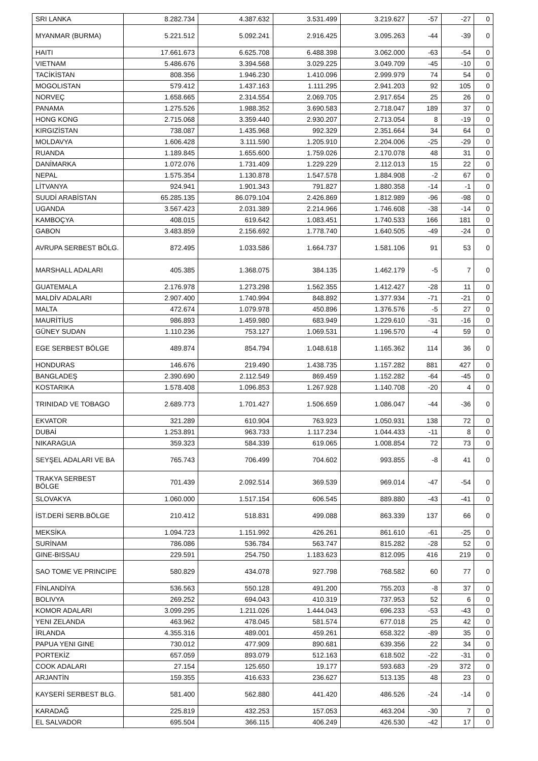| SRI LANKA | 8.282.734 | 4.387.632 | 3.531.499 | 3.219.627 | -57 | -27 | 0 |
| MYANMAR (BURMA) | 5.221.512 | 5.092.241 | 2.916.425 | 3.095.263 | -44 | -39 | 0 |
| HAITI | 17.661.673 | 6.625.708 | 6.488.398 | 3.062.000 | -63 | -54 | 0 |
| VIETNAM | 5.486.676 | 3.394.568 | 3.029.225 | 3.049.709 | -45 | -10 | 0 |
| TACİKİSTAN | 808.356 | 1.946.230 | 1.410.096 | 2.999.979 | 74 | 54 | 0 |
| MOGOLISTAN | 579.412 | 1.437.163 | 1.111.295 | 2.941.203 | 92 | 105 | 0 |
| NORVEÇ | 1.658.665 | 2.314.554 | 2.069.705 | 2.917.654 | 25 | 26 | 0 |
| PANAMA | 1.275.526 | 1.988.352 | 3.690.583 | 2.718.047 | 189 | 37 | 0 |
| HONG KONG | 2.715.068 | 3.359.440 | 2.930.207 | 2.713.054 | 8 | -19 | 0 |
| KIRGIZİSTAN | 738.087 | 1.435.968 | 992.329 | 2.351.664 | 34 | 64 | 0 |
| MOLDAVYA | 1.606.428 | 3.111.590 | 1.205.910 | 2.204.006 | -25 | -29 | 0 |
| RUANDA | 1.189.845 | 1.655.600 | 1.759.026 | 2.170.078 | 48 | 31 | 0 |
| DANİMARKA | 1.072.076 | 1.731.409 | 1.229.229 | 2.112.013 | 15 | 22 | 0 |
| NEPAL | 1.575.354 | 1.130.878 | 1.547.578 | 1.884.908 | -2 | 67 | 0 |
| LİTVANYA | 924.941 | 1.901.343 | 791.827 | 1.880.358 | -14 | -1 | 0 |
| SUUDİ ARABİSTAN | 65.285.135 | 86.079.104 | 2.426.869 | 1.812.989 | -96 | -98 | 0 |
| UGANDA | 3.567.423 | 2.031.389 | 2.214.966 | 1.746.608 | -38 | -14 | 0 |
| KAMBOÇYA | 408.015 | 619.642 | 1.083.451 | 1.740.533 | 166 | 181 | 0 |
| GABON | 3.483.859 | 2.156.692 | 1.778.740 | 1.640.505 | -49 | -24 | 0 |
| AVRUPA SERBEST BÖLG. | 872.495 | 1.033.586 | 1.664.737 | 1.581.106 | 91 | 53 | 0 |
| MARSHALL ADALARI | 405.385 | 1.368.075 | 384.135 | 1.462.179 | -5 | 7 | 0 |
| GUATEMALA | 2.176.978 | 1.273.298 | 1.562.355 | 1.412.427 | -28 | 11 | 0 |
| MALDİV ADALARI | 2.907.400 | 1.740.994 | 848.892 | 1.377.934 | -71 | -21 | 0 |
| MALTA | 472.674 | 1.079.978 | 450.896 | 1.376.576 | -5 | 27 | 0 |
| MAURİTİUS | 986.893 | 1.459.980 | 683.949 | 1.229.610 | -31 | -16 | 0 |
| GÜNEY SUDAN | 1.110.236 | 753.127 | 1.069.531 | 1.196.570 | -4 | 59 | 0 |
| EGE SERBEST BÖLGE | 489.874 | 854.794 | 1.048.618 | 1.165.362 | 114 | 36 | 0 |
| HONDURAS | 146.676 | 219.490 | 1.438.735 | 1.157.282 | 881 | 427 | 0 |
| BANGLADEŞ | 2.390.690 | 2.112.549 | 869.459 | 1.152.282 | -64 | -45 | 0 |
| KOSTARIKA | 1.578.408 | 1.096.853 | 1.267.928 | 1.140.708 | -20 | 4 | 0 |
| TRINIDAD VE TOBAGO | 2.689.773 | 1.701.427 | 1.506.659 | 1.086.047 | -44 | -36 | 0 |
| EKVATOR | 321.289 | 610.904 | 763.923 | 1.050.931 | 138 | 72 | 0 |
| DUBAİ | 1.253.891 | 963.733 | 1.117.234 | 1.044.433 | -11 | 8 | 0 |
| NIKARAGUA | 359.323 | 584.339 | 619.065 | 1.008.854 | 72 | 73 | 0 |
| SEYŞEL ADALARI VE BA | 765.743 | 706.499 | 704.602 | 993.855 | -8 | 41 | 0 |
| TRAKYA SERBEST BÖLGE | 701.439 | 2.092.514 | 369.539 | 969.014 | -47 | -54 | 0 |
| SLOVAKYA | 1.060.000 | 1.517.154 | 606.545 | 889.880 | -43 | -41 | 0 |
| İST.DERİ SERB.BÖLGE | 210.412 | 518.831 | 499.088 | 863.339 | 137 | 66 | 0 |
| MEKSİKA | 1.094.723 | 1.151.992 | 426.261 | 861.610 | -61 | -25 | 0 |
| SURİNAM | 786.086 | 536.784 | 563.747 | 815.282 | -28 | 52 | 0 |
| GINE-BISSAU | 229.591 | 254.750 | 1.183.623 | 812.095 | 416 | 219 | 0 |
| SAO TOME VE PRINCIPE | 580.829 | 434.078 | 927.798 | 768.582 | 60 | 77 | 0 |
| FİNLANDİYA | 536.563 | 550.128 | 491.200 | 755.203 | -8 | 37 | 0 |
| BOLIVYA | 269.252 | 694.043 | 410.319 | 737.953 | 52 | 6 | 0 |
| KOMOR ADALARI | 3.099.295 | 1.211.026 | 1.444.043 | 696.233 | -53 | -43 | 0 |
| YENI ZELANDA | 463.962 | 478.045 | 581.574 | 677.018 | 25 | 42 | 0 |
| İRLANDA | 4.355.316 | 489.001 | 459.261 | 658.322 | -89 | 35 | 0 |
| PAPUA YENI GINE | 730.012 | 477.909 | 890.681 | 639.356 | 22 | 34 | 0 |
| PORTEKİZ | 657.059 | 893.079 | 512.163 | 618.502 | -22 | -31 | 0 |
| COOK ADALARI | 27.154 | 125.650 | 19.177 | 593.683 | -29 | 372 | 0 |
| ARJANTİN | 159.355 | 416.633 | 236.627 | 513.135 | 48 | 23 | 0 |
| KAYSERİ SERBEST BLG. | 581.400 | 562.880 | 441.420 | 486.526 | -24 | -14 | 0 |
| KARADAĞ | 225.819 | 432.253 | 157.053 | 463.204 | -30 | 7 | 0 |
| EL SALVADOR | 695.504 | 366.115 | 406.249 | 426.530 | -42 | 17 | 0 |